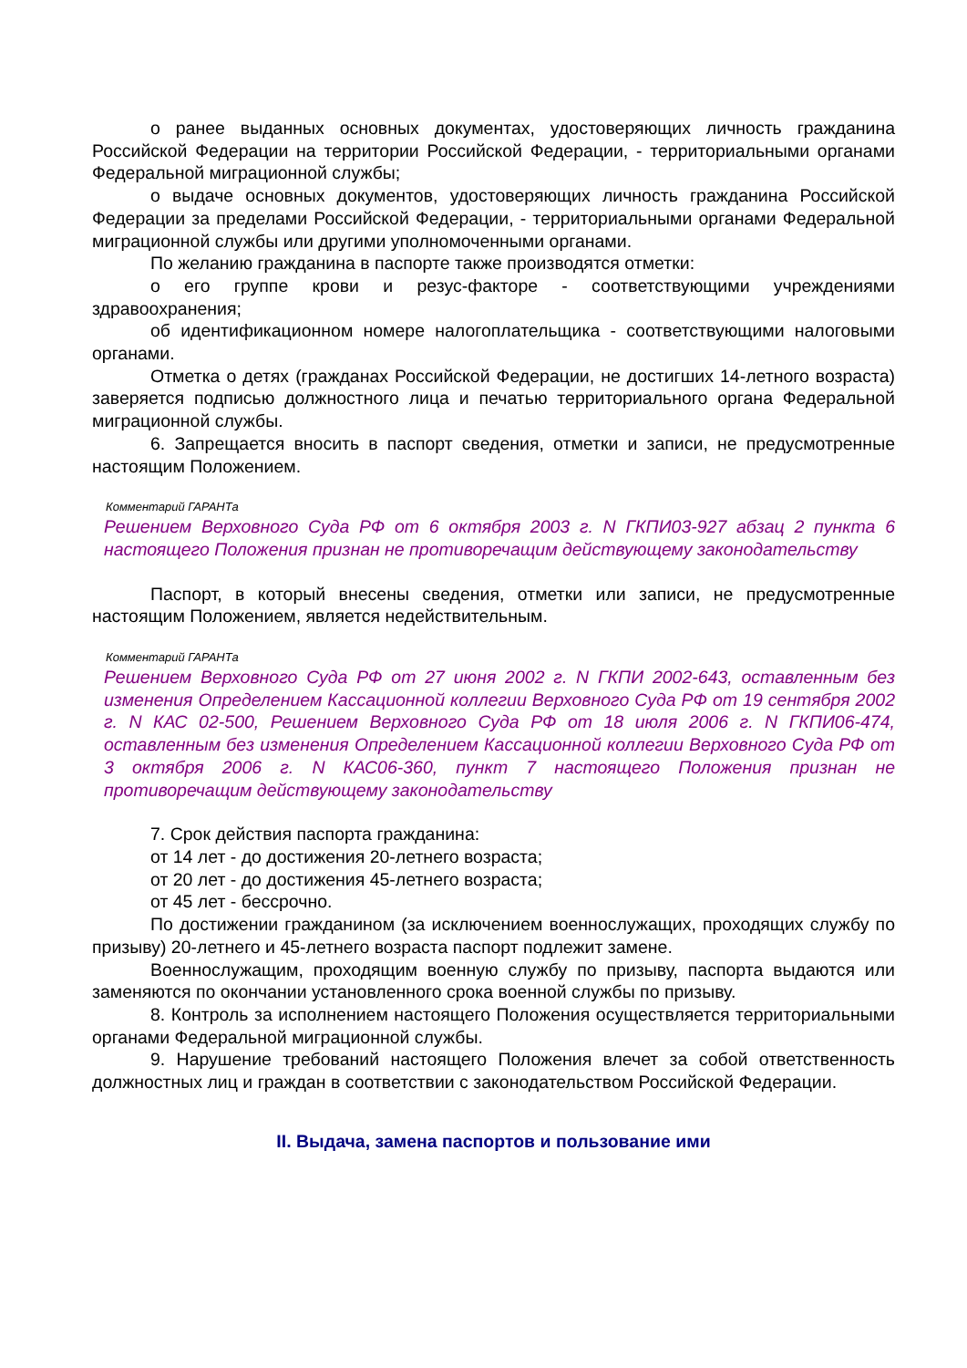о ранее выданных основных документах, удостоверяющих личность гражданина Российской Федерации на территории Российской Федерации, - территориальными органами Федеральной миграционной службы;
о выдаче основных документов, удостоверяющих личность гражданина Российской Федерации за пределами Российской Федерации, - территориальными органами Федеральной миграционной службы или другими уполномоченными органами.
По желанию гражданина в паспорте также производятся отметки:
о его группе крови и резус-факторе - соответствующими учреждениями здравоохранения;
об идентификационном номере налогоплательщика - соответствующими налоговыми органами.
Отметка о детях (гражданах Российской Федерации, не достигших 14-летного возраста) заверяется подписью должностного лица и печатью территориального органа Федеральной миграционной службы.
6. Запрещается вносить в паспорт сведения, отметки и записи, не предусмотренные настоящим Положением.
Комментарий ГАРАНТа
Решением Верховного Суда РФ от 6 октября 2003 г. N ГКПИ03-927 абзац 2 пункта 6 настоящего Положения признан не противоречащим действующему законодательству
Паспорт, в который внесены сведения, отметки или записи, не предусмотренные настоящим Положением, является недействительным.
Комментарий ГАРАНТа
Решением Верховного Суда РФ от 27 июня 2002 г. N ГКПИ 2002-643, оставленным без изменения Определением Кассационной коллегии Верховного Суда РФ от 19 сентября 2002 г. N КАС 02-500, Решением Верховного Суда РФ от 18 июля 2006 г. N ГКПИ06-474, оставленным без изменения Определением Кассационной коллегии Верховного Суда РФ от 3 октября 2006 г. N КАС06-360, пункт 7 настоящего Положения признан не противоречащим действующему законодательству
7. Срок действия паспорта гражданина:
от 14 лет - до достижения 20-летнего возраста;
от 20 лет - до достижения 45-летнего возраста;
от 45 лет - бессрочно.
По достижении гражданином (за исключением военнослужащих, проходящих службу по призыву) 20-летнего и 45-летнего возраста паспорт подлежит замене.
Военнослужащим, проходящим военную службу по призыву, паспорта выдаются или заменяются по окончании установленного срока военной службы по призыву.
8. Контроль за исполнением настоящего Положения осуществляется территориальными органами Федеральной миграционной службы.
9. Нарушение требований настоящего Положения влечет за собой ответственность должностных лиц и граждан в соответствии с законодательством Российской Федерации.
II. Выдача, замена паспортов и пользование ими